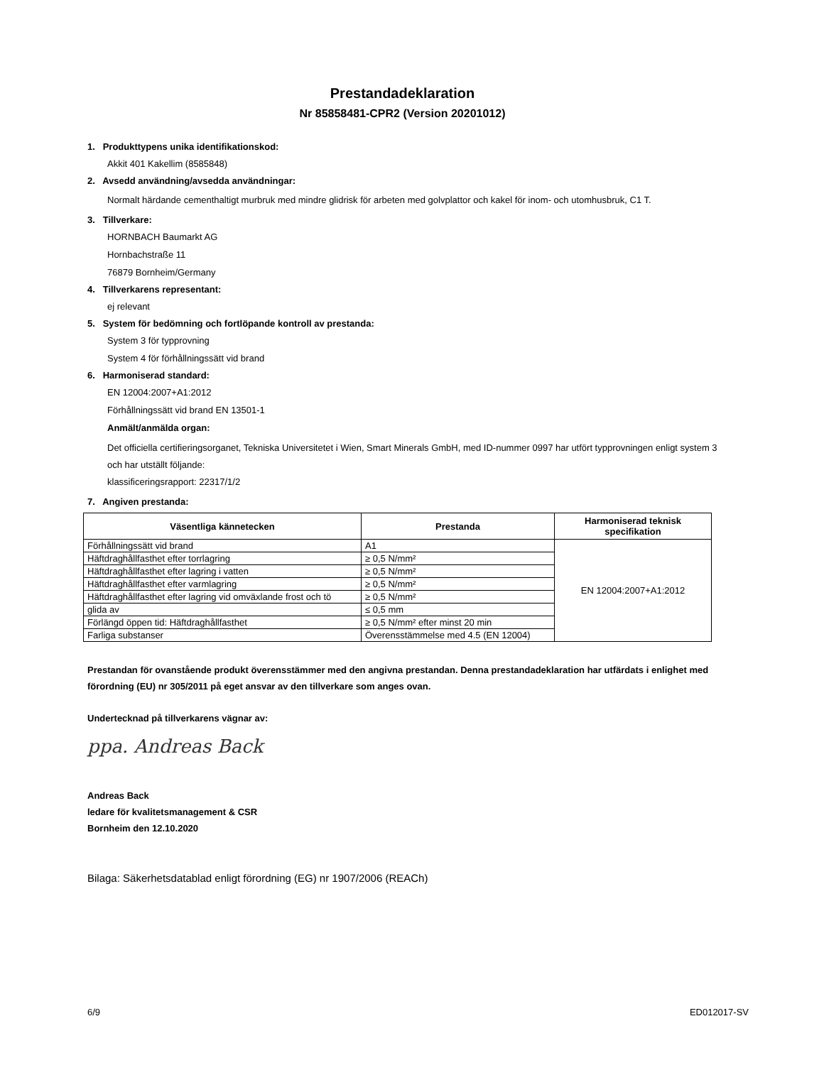Prestandadeklaration
Nr 85858481-CPR2 (Version 20201012)
1. Produkttypens unika identifikationskod:
Akkit 401 Kakellim (8585848)
2. Avsedd användning/avsedda användningar:
Normalt härdande cementhaltigt murbruk med mindre glidrisk för arbeten med golvplattor och kakel för inom- och utomhusbruk, C1 T.
3. Tillverkare:
HORNBACH Baumarkt AG
Hornbachstraße 11
76879 Bornheim/Germany
4. Tillverkarens representant:
ej relevant
5. System för bedömning och fortlöpande kontroll av prestanda:
System 3 för typprovning
System 4 för förhållningssätt vid brand
6. Harmoniserad standard:
EN 12004:2007+A1:2012
Förhållningssätt vid brand EN 13501-1
Anmält/anmälda organ:
Det officiella certifieringsorganet, Tekniska Universitetet i Wien, Smart Minerals GmbH, med ID-nummer 0997 har utfört typprovningen enligt system 3 och har utställt följande:
klassificeringsrapport: 22317/1/2
7. Angiven prestanda:
| Väsentliga kännetecken | Prestanda | Harmoniserad teknisk specifikation |
| --- | --- | --- |
| Förhållningssätt vid brand | A1 | EN 12004:2007+A1:2012 |
| Häftdraghållfasthet efter torrlagring | ≥ 0,5 N/mm² | |
| Häftdraghållfasthet efter lagring i vatten | ≥ 0,5 N/mm² | |
| Häftdraghållfasthet efter varmlagring | ≥ 0,5 N/mm² | |
| Häftdraghållfasthet efter lagring vid omväxlande frost och tö | ≥ 0,5 N/mm² | |
| glida av | ≤ 0,5 mm | |
| Förlängd öppen tid: Häftdraghållfasthet | ≥ 0,5 N/mm² efter minst 20 min | |
| Farliga substanser | Överensstämmelse med 4.5 (EN 12004) | |
Prestandan för ovanstående produkt överensstämmer med den angivna prestandan. Denna prestandadeklaration har utfärdats i enlighet med förordning (EU) nr 305/2011 på eget ansvar av den tillverkare som anges ovan.
Undertecknad på tillverkarens vägnar av:
ppa. Andreas Back
Andreas Back
ledare för kvalitetsmanagement & CSR
Bornheim den 12.10.2020
Bilaga: Säkerhetsdatablad enligt förordning (EG) nr 1907/2006 (REACh)
6/9 ED012017-SV